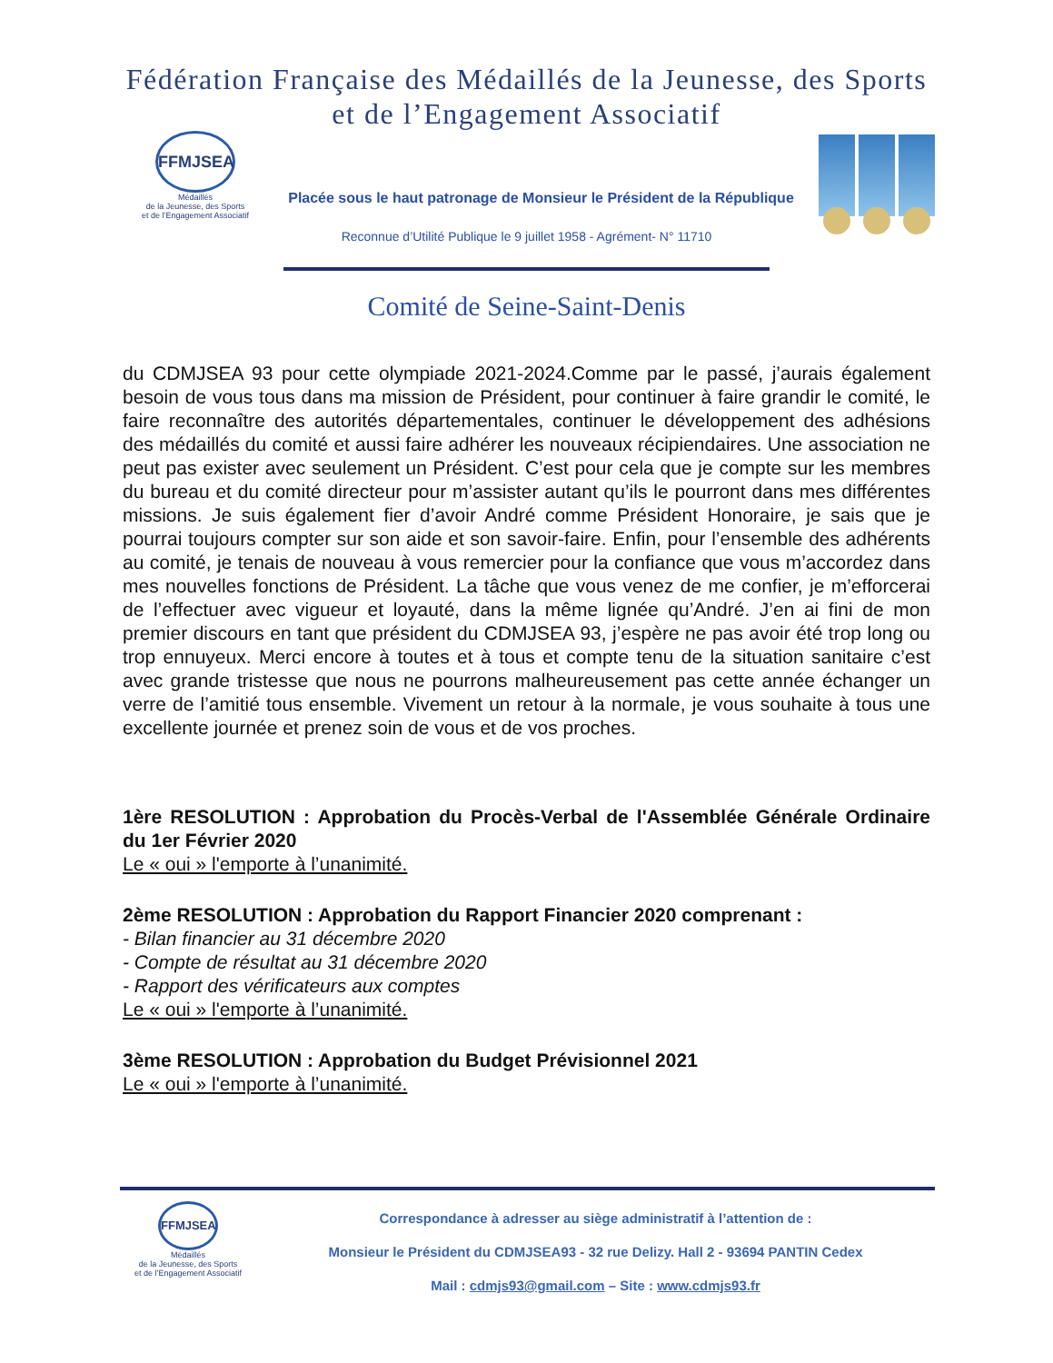Fédération Française des Médaillés de la Jeunesse, des Sports
et de l’Engagement Associatif
FFMJSEA
Médaillés
de la Jeunesse, des Sports
et de l’Engagement Associatif
Placée sous le haut patronage de Monsieur le Président de la République
Reconnue d’Utilité Publique le 9 juillet 1958 - Agrément- N° 11710
Comité de Seine-Saint-Denis
du CDMJSEA 93 pour cette olympiade 2021-2024.Comme par le passé, j’aurais également besoin de vous tous dans ma mission de Président, pour continuer à faire grandir le comité, le faire reconnaître des autorités départementales, continuer le développement des adhésions des médaillés du comité et aussi faire adhérer les nouveaux récipiendaires. Une association ne peut pas exister avec seulement un Président. C’est pour cela que je compte sur les membres du bureau et du comité directeur pour m’assister autant qu’ils le pourront dans mes différentes missions. Je suis également fier d’avoir André comme Président Honoraire, je sais que je pourrai toujours compter sur son aide et son savoir-faire. Enfin, pour l’ensemble des adhérents au comité, je tenais de nouveau à vous remercier pour la confiance que vous m’accordez dans mes nouvelles fonctions de Président. La tâche que vous venez de me confier, je m’efforcerai de l’effectuer avec vigueur et loyauté, dans la même lignée qu’André. J’en ai fini de mon premier discours en tant que président du CDMJSEA 93, j’espère ne pas avoir été trop long ou trop ennuyeux. Merci encore à toutes et à tous et compte tenu de la situation sanitaire c’est avec grande tristesse que nous ne pourrons malheureusement pas cette année échanger un verre de l’amitié tous ensemble. Vivement un retour à la normale, je vous souhaite à tous une excellente journée et prenez soin de vous et de vos proches.
1ère RESOLUTION : Approbation du Procès-Verbal de l'Assemblée Générale Ordinaire du 1er Février 2020
Le « oui » l'emporte à l’unanimité.
2ème RESOLUTION : Approbation du Rapport Financier 2020 comprenant :
- Bilan financier au 31 décembre 2020
- Compte de résultat au 31 décembre 2020
- Rapport des vérificateurs aux comptes
Le « oui » l'emporte à l’unanimité.
3ème RESOLUTION : Approbation du Budget Prévisionnel 2021
Le « oui » l'emporte à l’unanimité.
FFMJSEA
Médaillés
de la Jeunesse, des Sports
et de l’Engagement Associatif
Correspondance à adresser au siège administratif à l’attention de :
Monsieur le Président du CDMJSEA93 - 32 rue Delizy. Hall 2 - 93694 PANTIN Cedex
Mail : cdmjs93@gmail.com – Site : www.cdmjs93.fr